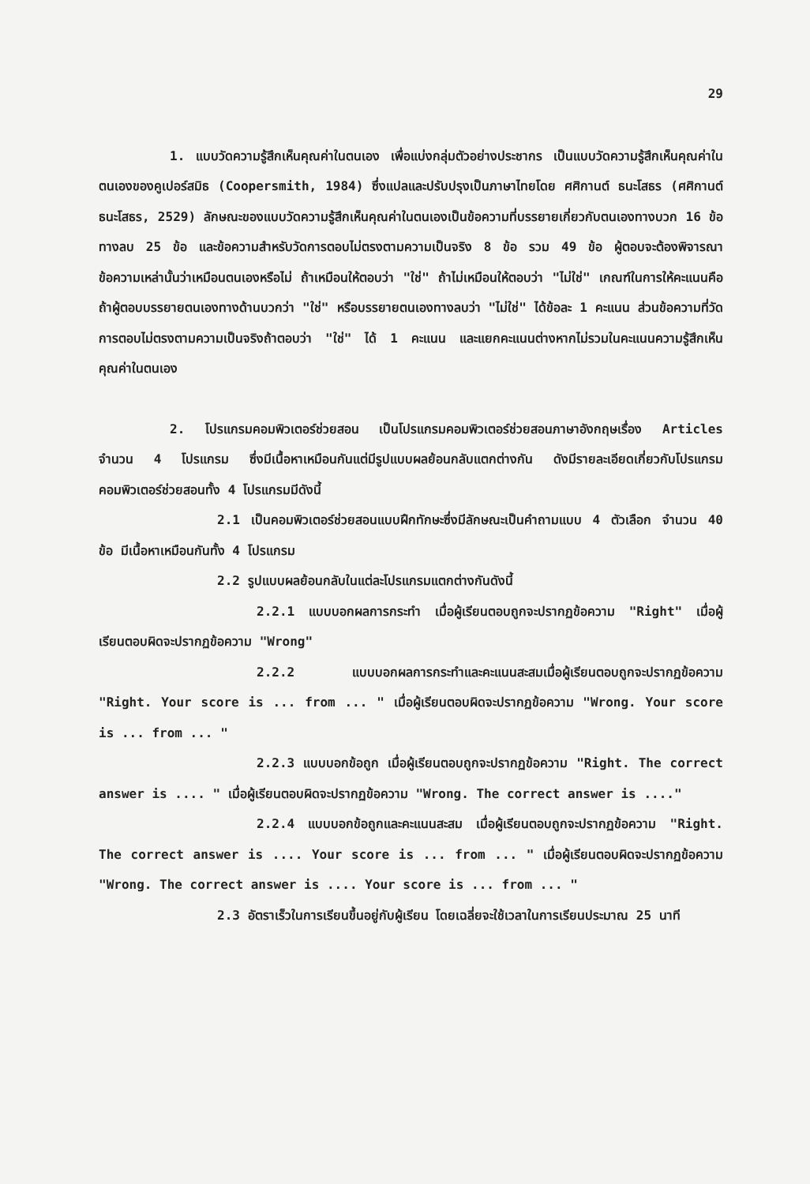29
1. แบบวัดความรู้สึกเห็นคุณค่าในตนเอง เพื่อแบ่งกลุ่มตัวอย่างประชากร เป็นแบบวัดความรู้สึกเห็นคุณค่าในตนเองของคูเปอร์สมิธ (Coopersmith, 1984) ซึ่งแปลและปรับปรุงเป็นภาษาไทยโดย ศศิกานต์ ธนะโสธร (ศศิกานต์ ธนะโสธร, 2529) ลักษณะของแบบวัดความรู้สึกเห็นคุณค่าในตนเองเป็นข้อความที่บรรยายเกี่ยวกับตนเองทางบวก 16 ข้อ ทางลบ 25 ข้อ และข้อความสำหรับวัดการตอบไม่ตรงตามความเป็นจริง 8 ข้อ รวม 49 ข้อ ผู้ตอบจะต้องพิจารณาข้อความเหล่านั้นว่าเหมือนตนเองหรือไม่ ถ้าเหมือนให้ตอบว่า "ใช่" ถ้าไม่เหมือนให้ตอบว่า "ไม่ใช่" เกณฑ์ในการให้คะแนนคือ ถ้าผู้ตอบบรรยายตนเองทางด้านบวกว่า "ใช่" หรือบรรยายตนเองทางลบว่า "ไม่ใช่" ได้ข้อละ 1 คะแนน ส่วนข้อความที่วัดการตอบไม่ตรงตามความเป็นจริงถ้าตอบว่า "ใช่" ได้ 1 คะแนน และแยกคะแนนต่างหากไม่รวมในคะแนนความรู้สึกเห็นคุณค่าในตนเอง
2. โปรแกรมคอมพิวเตอร์ช่วยสอน เป็นโปรแกรมคอมพิวเตอร์ช่วยสอนภาษาอังกฤษเรื่อง Articles จำนวน 4 โปรแกรม ซึ่งมีเนื้อหาเหมือนกันแต่มีรูปแบบผลย้อนกลับแตกต่างกัน ดังมีรายละเอียดเกี่ยวกับโปรแกรมคอมพิวเตอร์ช่วยสอนทั้ง 4 โปรแกรมมีดังนี้
2.1 เป็นคอมพิวเตอร์ช่วยสอนแบบฝึกทักษะซึ่งมีลักษณะเป็นคำถามแบบ 4 ตัวเลือก จำนวน 40 ข้อ มีเนื้อหาเหมือนกันทั้ง 4 โปรแกรม
2.2 รูปแบบผลย้อนกลับในแต่ละโปรแกรมแตกต่างกันดังนี้
2.2.1 แบบบอกผลการกระทำ เมื่อผู้เรียนตอบถูกจะปรากฏข้อความ "Right" เมื่อผู้เรียนตอบผิดจะปรากฏข้อความ "Wrong"
2.2.2 แบบบอกผลการกระทำและคะแนนสะสมเมื่อผู้เรียนตอบถูกจะปรากฏข้อความ "Right. Your score is ... from ... " เมื่อผู้เรียนตอบผิดจะปรากฏข้อความ "Wrong. Your score is ... from ... "
2.2.3 แบบบอกข้อถูก เมื่อผู้เรียนตอบถูกจะปรากฏข้อความ "Right. The correct answer is .... " เมื่อผู้เรียนตอบผิดจะปรากฏข้อความ "Wrong. The correct answer is ...."
2.2.4 แบบบอกข้อถูกและคะแนนสะสม เมื่อผู้เรียนตอบถูกจะปรากฏข้อความ "Right. The correct answer is .... Your score is ... from ... " เมื่อผู้เรียนตอบผิดจะปรากฏข้อความ "Wrong. The correct answer is .... Your score is ... from ... "
2.3 อัตราเร็วในการเรียนขึ้นอยู่กับผู้เรียน โดยเฉลี่ยจะใช้เวลาในการเรียนประมาณ 25 นาที